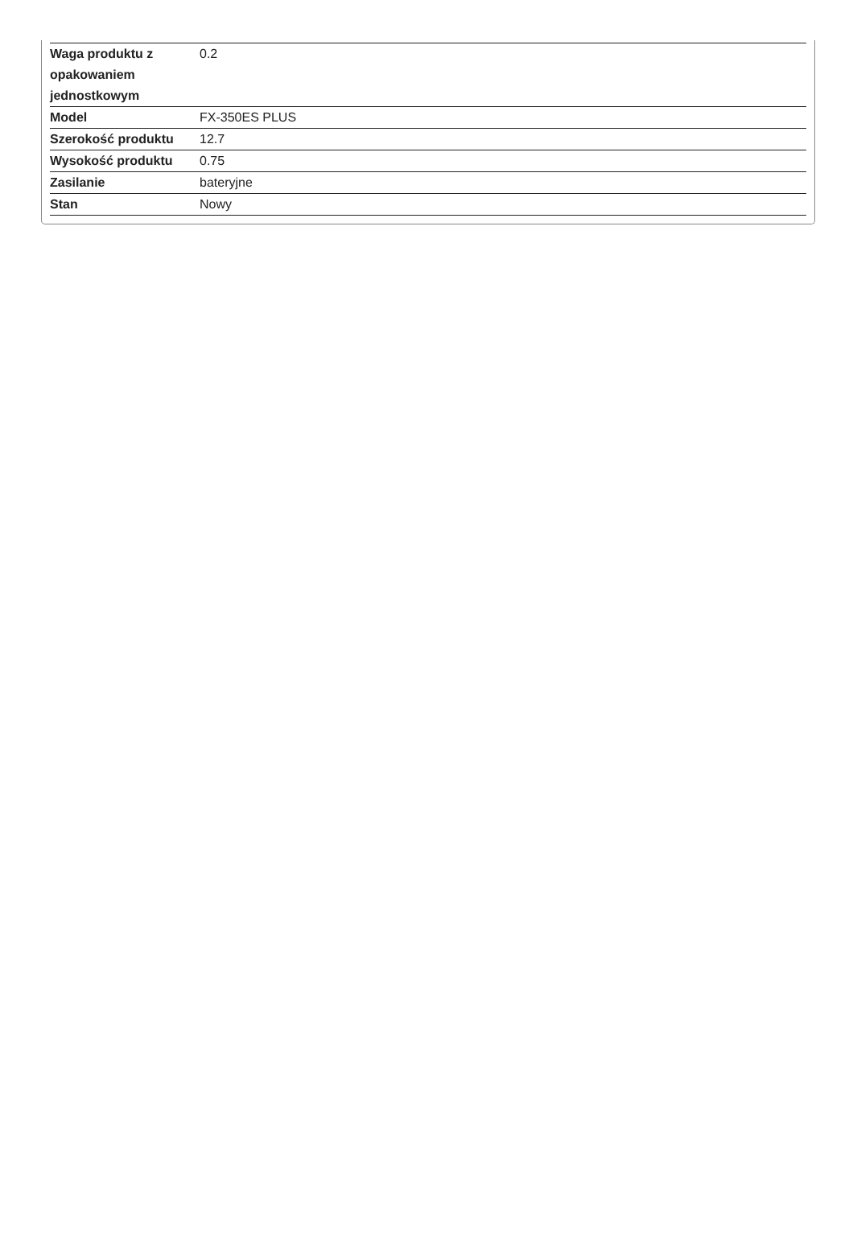| Waga produktu z opakowaniem jednostkowym | 0.2 |
| Model | FX-350ES PLUS |
| Szerokość produktu | 12.7 |
| Wysokość produktu | 0.75 |
| Zasilanie | bateryjne |
| Stan | Nowy |